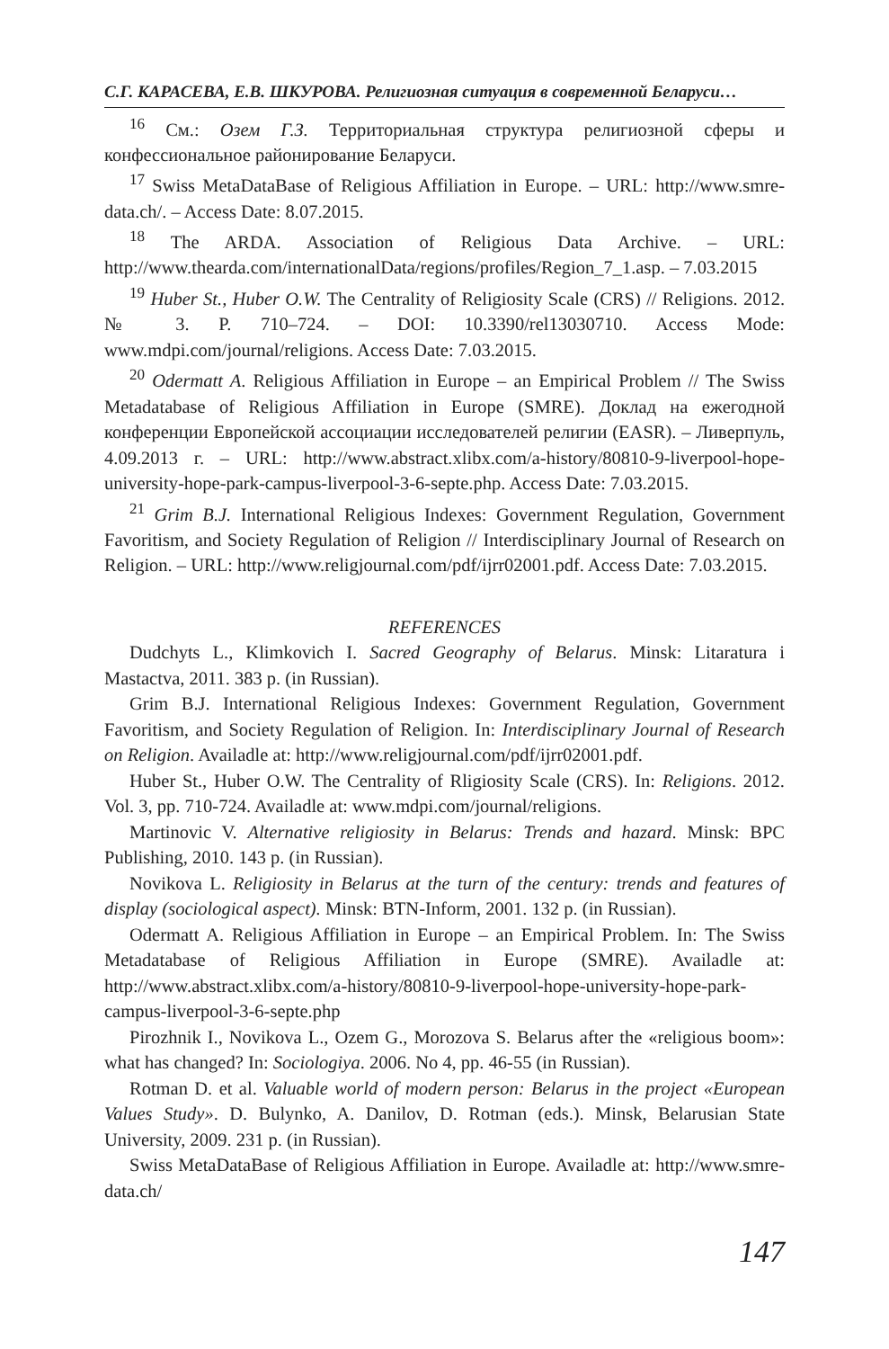С.Г. КАРАСЕВА, Е.В. ШКУРОВА. Религиозная ситуация в современной Беларуси…
<sup>16</sup> См.: Озем Г.З. Территориальная структура религиозной сферы и конфессиональное районирование Беларуси.
<sup>17</sup> Swiss MetaDataBase of Religious Affiliation in Europe. – URL: http://www.smre-data.ch/. – Access Date: 8.07.2015.
<sup>18</sup> The ARDA. Association of Religious Data Archive. – URL: http://www.thearda.com/internationalData/regions/profiles/Region_7_1.asp. – 7.03.2015
<sup>19</sup> Huber St., Huber O.W. The Centrality of Religiosity Scale (CRS) // Religions. 2012. № 3. P. 710–724. – DOI: 10.3390/rel13030710. Access Mode: www.mdpi.com/journal/religions. Access Date: 7.03.2015.
<sup>20</sup> Odermatt A. Religious Affiliation in Europe – an Empirical Problem // The Swiss Metadatabase of Religious Affiliation in Europe (SMRE). Доклад на ежегодной конференции Европейской ассоциации исследователей религии (EASR). – Ливерпуль, 4.09.2013 г. – URL: http://www.abstract.xlibx.com/a-history/80810-9-liverpool-hope-university-hope-park-campus-liverpool-3-6-septe.php. Access Date: 7.03.2015.
<sup>21</sup> Grim B.J. International Religious Indexes: Government Regulation, Government Favoritism, and Society Regulation of Religion // Interdisciplinary Journal of Research on Religion. – URL: http://www.religjournal.com/pdf/ijrr02001.pdf. Access Date: 7.03.2015.
REFERENCES
Dudchyts L., Klimkovich I. Sacred Geography of Belarus. Minsk: Litaratura i Mastactva, 2011. 383 p. (in Russian).
Grim B.J. International Religious Indexes: Government Regulation, Government Favoritism, and Society Regulation of Religion. In: Interdisciplinary Journal of Research on Religion. Availadle at: http://www.religjournal.com/pdf/ijrr02001.pdf.
Huber St., Huber O.W. The Centrality of Rligiosity Scale (CRS). In: Religions. 2012. Vol. 3, pp. 710-724. Availadle at: www.mdpi.com/journal/religions.
Martinovic V. Alternative religiosity in Belarus: Trends and hazard. Minsk: BPC Publishing, 2010. 143 p. (in Russian).
Novikova L. Religiosity in Belarus at the turn of the century: trends and features of display (sociological aspect). Minsk: BTN-Inform, 2001. 132 p. (in Russian).
Odermatt A. Religious Affiliation in Europe – an Empirical Problem. In: The Swiss Metadatabase of Religious Affiliation in Europe (SMRE). Availadle at: http://www.abstract.xlibx.com/a-history/80810-9-liverpool-hope-university-hope-park-campus-liverpool-3-6-septe.php
Pirozhnik I., Novikova L., Ozem G., Morozova S. Belarus after the «religious boom»: what has changed? In: Sociologiya. 2006. No 4, pp. 46-55 (in Russian).
Rotman D. et al. Valuable world of modern person: Belarus in the project «European Values Study». D. Bulynko, A. Danilov, D. Rotman (eds.). Minsk, Belarusian State University, 2009. 231 p. (in Russian).
Swiss MetaDataBase of Religious Affiliation in Europe. Availadle at: http://www.smre-data.ch/
147